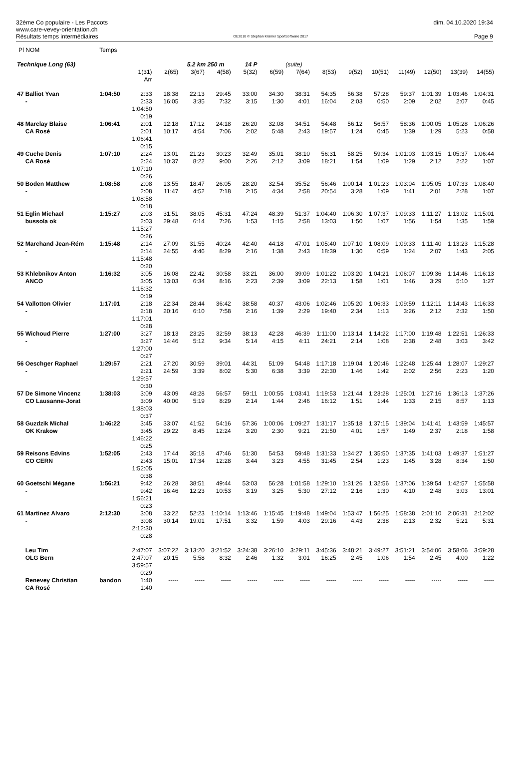32ème Co populaire - Les Paccots
www.care-vevey-orientation.ch
Résultats temps intermédiaires
OE2010 © Stephan Krämer SportSoftware 2017
dim. 04.10.2020 19:34
Page 9
| Pl NOM | Temps | | | | | | | | | | | | | | |
| Technique Long (63) | | | | 5.2 km 250 m | | 14 P | | (suite) | | | | | | | |
| | | 1(31) Arr | 2(65) | 3(67) | 4(58) | 5(32) | 6(59) | 7(64) | 8(53) | 9(52) | 10(51) | 11(49) | 12(50) | 13(39) | 14(55) |
| 47 Balliot Yvan - | 1:04:50 | 2:33 2:33 1:04:50 0:19 | 18:38 16:05 | 22:13 3:35 | 29:45 7:32 | 33:00 3:15 | 34:30 1:30 | 38:31 4:01 | 54:35 16:04 | 56:38 2:03 | 57:28 0:50 | 59:37 2:09 | 1:01:39 2:02 | 1:03:46 2:07 | 1:04:31 0:45 |
| 48 Marclay Blaise CA Rosé | 1:06:41 | 2:01 2:01 1:06:41 0:15 | 12:18 10:17 | 17:12 4:54 | 24:18 7:06 | 26:20 2:02 | 32:08 5:48 | 34:51 2:43 | 54:48 19:57 | 56:12 1:24 | 56:57 0:45 | 58:36 1:39 | 1:00:05 1:29 | 1:05:28 5:23 | 1:06:26 0:58 |
| 49 Cuche Denis CA Rosé | 1:07:10 | 2:24 2:24 1:07:10 0:26 | 13:01 10:37 | 21:23 8:22 | 30:23 9:00 | 32:49 2:26 | 35:01 2:12 | 38:10 3:09 | 56:31 18:21 | 58:25 1:54 | 59:34 1:09 | 1:01:03 1:29 | 1:03:15 2:12 | 1:05:37 2:22 | 1:06:44 1:07 |
| 50 Boden Matthew - | 1:08:58 | 2:08 2:08 1:08:58 0:18 | 13:55 11:47 | 18:47 4:52 | 26:05 7:18 | 28:20 2:15 | 32:54 4:34 | 35:52 2:58 | 56:46 20:54 | 1:00:14 3:28 | 1:01:23 1:09 | 1:03:04 1:41 | 1:05:05 2:01 | 1:07:33 2:28 | 1:08:40 1:07 |
| 51 Eglin Michael bussola ok | 1:15:27 | 2:03 2:03 1:15:27 0:26 | 31:51 29:48 | 38:05 6:14 | 45:31 7:26 | 47:24 1:53 | 48:39 1:15 | 51:37 2:58 | 1:04:40 13:03 | 1:06:30 1:50 | 1:07:37 1:07 | 1:09:33 1:56 | 1:11:27 1:54 | 1:13:02 1:35 | 1:15:01 1:59 |
| 52 Marchand Jean-Rém - | 1:15:48 | 2:14 2:14 1:15:48 0:20 | 27:09 24:55 | 31:55 4:46 | 40:24 8:29 | 42:40 2:16 | 44:18 1:38 | 47:01 2:43 | 1:05:40 18:39 | 1:07:10 1:30 | 1:08:09 0:59 | 1:09:33 1:24 | 1:11:40 2:07 | 1:13:23 1:43 | 1:15:28 2:05 |
| 53 Khlebnikov Anton ANCO | 1:16:32 | 3:05 3:05 1:16:32 0:19 | 16:08 13:03 | 22:42 6:34 | 30:58 8:16 | 33:21 2:23 | 36:00 2:39 | 39:09 3:09 | 1:01:22 22:13 | 1:03:20 1:58 | 1:04:21 1:01 | 1:06:07 1:46 | 1:09:36 3:29 | 1:14:46 5:10 | 1:16:13 1:27 |
| 54 Vallotton Olivier - | 1:17:01 | 2:18 2:18 1:17:01 0:28 | 22:34 20:16 | 28:44 6:10 | 36:42 7:58 | 38:58 2:16 | 40:37 1:39 | 43:06 2:29 | 1:02:46 19:40 | 1:05:20 2:34 | 1:06:33 1:13 | 1:09:59 3:26 | 1:12:11 2:12 | 1:14:43 2:32 | 1:16:33 1:50 |
| 55 Wichoud Pierre - | 1:27:00 | 3:27 3:27 1:27:00 0:27 | 18:13 14:46 | 23:25 5:12 | 32:59 9:34 | 38:13 5:14 | 42:28 4:15 | 46:39 4:11 | 1:11:00 24:21 | 1:13:14 2:14 | 1:14:22 1:08 | 1:17:00 2:38 | 1:19:48 2:48 | 1:22:51 3:03 | 1:26:33 3:42 |
| 56 Oeschger Raphael - | 1:29:57 | 2:21 2:21 1:29:57 0:30 | 27:20 24:59 | 30:59 3:39 | 39:01 8:02 | 44:31 5:30 | 51:09 6:38 | 54:48 3:39 | 1:17:18 22:30 | 1:19:04 1:46 | 1:20:46 1:42 | 1:22:48 2:02 | 1:25:44 2:56 | 1:28:07 2:23 | 1:29:27 1:20 |
| 57 De Simone Vincenz CO Lausanne-Jorat | 1:38:03 | 3:09 3:09 1:38:03 0:37 | 43:09 40:00 | 48:28 5:19 | 56:57 8:29 | 59:11 2:14 | 1:00:55 1:44 | 1:03:41 2:46 | 1:19:53 16:12 | 1:21:44 1:51 | 1:23:28 1:44 | 1:25:01 1:33 | 1:27:16 2:15 | 1:36:13 8:57 | 1:37:26 1:13 |
| 58 Guzdzik Michal OK Krakow | 1:46:22 | 3:45 3:45 1:46:22 0:25 | 33:07 29:22 | 41:52 8:45 | 54:16 12:24 | 57:36 3:20 | 1:00:06 2:30 | 1:09:27 9:21 | 1:31:17 21:50 | 1:35:18 4:01 | 1:37:15 1:57 | 1:39:04 1:49 | 1:41:41 2:37 | 1:43:59 2:18 | 1:45:57 1:58 |
| 59 Reisons Edvins CO CERN | 1:52:05 | 2:43 2:43 1:52:05 0:38 | 17:44 15:01 | 35:18 17:34 | 47:46 12:28 | 51:30 3:44 | 54:53 3:23 | 59:48 4:55 | 1:31:33 31:45 | 1:34:27 2:54 | 1:35:50 1:23 | 1:37:35 1:45 | 1:41:03 3:28 | 1:49:37 8:34 | 1:51:27 1:50 |
| 60 Goetschi Mégane - | 1:56:21 | 9:42 9:42 1:56:21 0:23 | 26:28 16:46 | 38:51 12:23 | 49:44 10:53 | 53:03 3:19 | 56:28 3:25 | 1:01:58 5:30 | 1:29:10 27:12 | 1:31:26 2:16 | 1:32:56 1:30 | 1:37:06 4:10 | 1:39:54 2:48 | 1:42:57 3:03 | 1:55:58 13:01 |
| 61 Martinez Alvaro - | 2:12:30 | 3:08 3:08 2:12:30 0:28 | 33:22 30:14 | 52:23 19:01 | 1:10:14 17:51 | 1:13:46 3:32 | 1:15:45 1:59 | 1:19:48 4:03 | 1:49:04 29:16 | 1:53:47 4:43 | 1:56:25 2:38 | 1:58:38 2:13 | 2:01:10 2:32 | 2:06:31 5:21 | 2:12:02 5:31 |
| Leu Tim OLG Bern | | 2:47:07 2:47:07 3:59:57 0:29 | 3:07:22 20:15 | 3:13:20 5:58 | 3:21:52 8:32 | 3:24:38 2:46 | 3:26:10 1:32 | 3:29:11 3:01 | 3:45:36 16:25 | 3:48:21 2:45 | 3:49:27 1:06 | 3:51:21 1:54 | 3:54:06 2:45 | 3:58:06 4:00 | 3:59:28 1:22 |
| Renevey Christian CA Rosé | bandon | 1:40 1:40 | ----- | ----- | ----- | ----- | ----- | ----- | ----- | ----- | ----- | ----- | ----- | ----- | ----- |